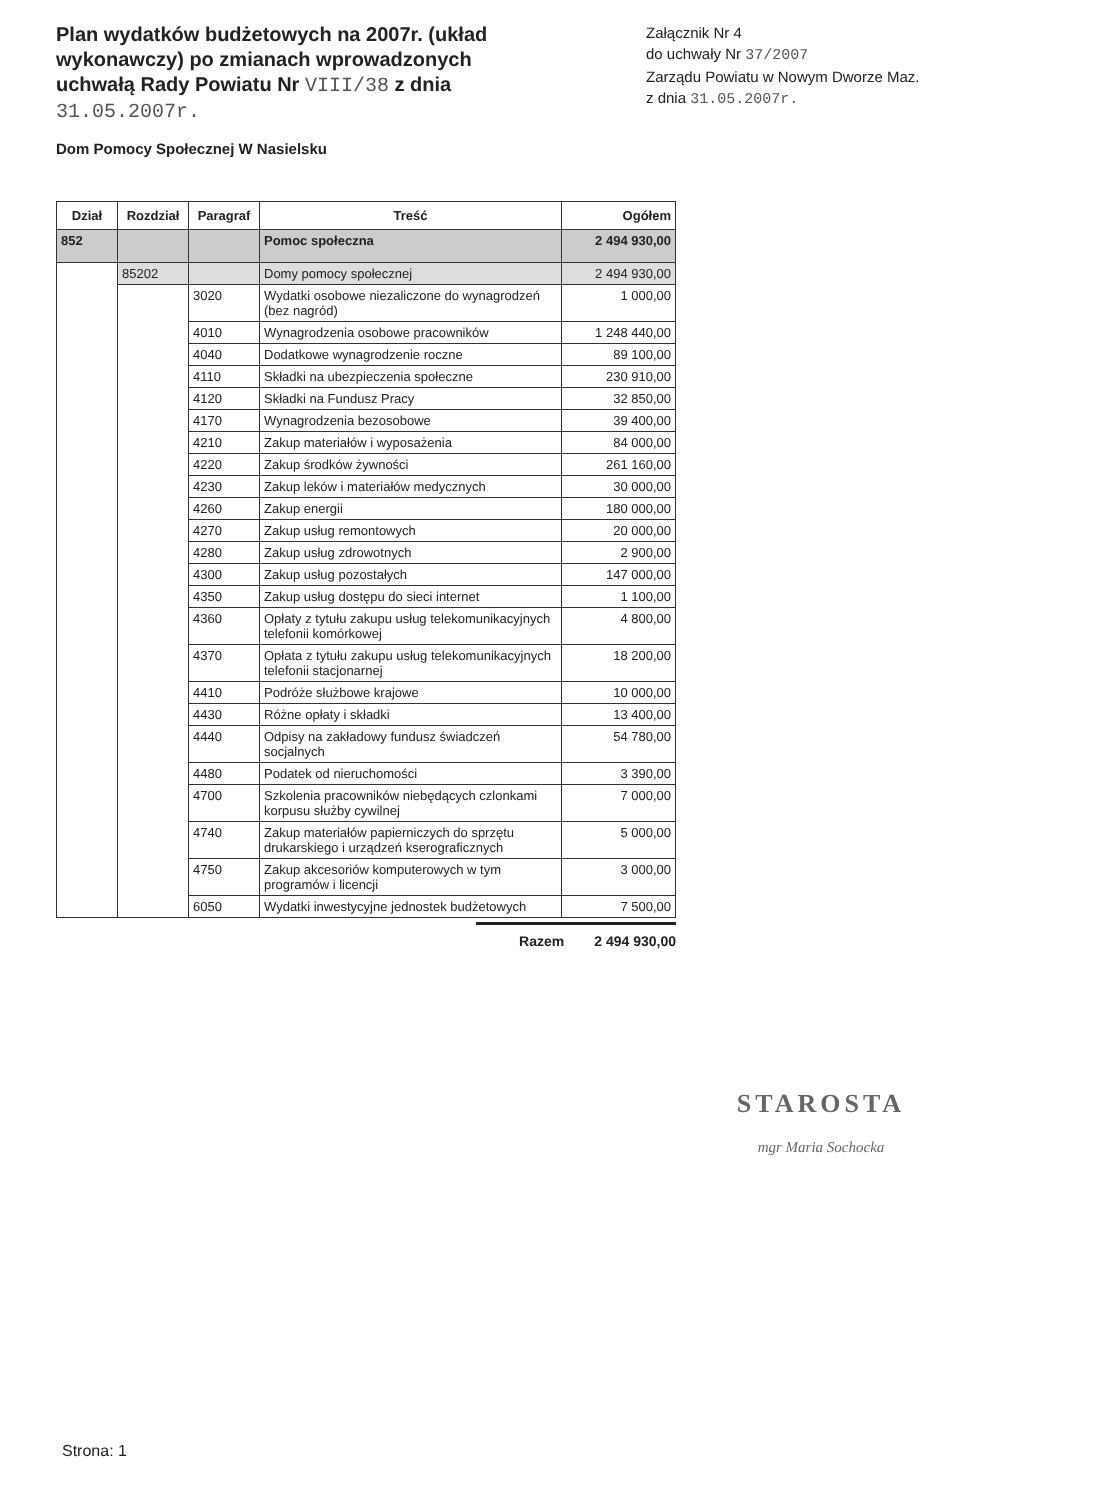Plan wydatków budżetowych na 2007r. (układ wykonawczy) po zmianach wprowadzonych uchwałą Rady Powiatu Nr VIII/38 z dnia 31.05.2007r.
Załącznik Nr 4
do uchwały Nr 37/2007
Zarządu Powiatu w Nowym Dworze Maz.
z dnia 31.05.2007r.
Dom Pomocy Społecznej W Nasielsku
| Dział | Rozdział | Paragraf | Treść | Ogółem |
| --- | --- | --- | --- | --- |
| 852 | | | Pomoc społeczna | 2 494 930,00 |
| | 85202 | | Domy pomocy społecznej | 2 494 930,00 |
| | | 3020 | Wydatki osobowe niezaliczone do wynagrodzeń (bez nagród) | 1 000,00 |
| | | 4010 | Wynagrodzenia osobowe pracowników | 1 248 440,00 |
| | | 4040 | Dodatkowe wynagrodzenie roczne | 89 100,00 |
| | | 4110 | Składki na ubezpieczenia społeczne | 230 910,00 |
| | | 4120 | Składki na Fundusz Pracy | 32 850,00 |
| | | 4170 | Wynagrodzenia bezosobowe | 39 400,00 |
| | | 4210 | Zakup materiałów i wyposażenia | 84 000,00 |
| | | 4220 | Zakup środków żywności | 261 160,00 |
| | | 4230 | Zakup leków i materiałów medycznych | 30 000,00 |
| | | 4260 | Zakup energii | 180 000,00 |
| | | 4270 | Zakup usług remontowych | 20 000,00 |
| | | 4280 | Zakup usług zdrowotnych | 2 900,00 |
| | | 4300 | Zakup usług pozostałych | 147 000,00 |
| | | 4350 | Zakup usług dostępu do sieci internet | 1 100,00 |
| | | 4360 | Opłaty z tytułu zakupu usług telekomunikacyjnych telefonii komórkowej | 4 800,00 |
| | | 4370 | Opłata z tytułu zakupu usług telekomunikacyjnych telefonii stacjonarnej | 18 200,00 |
| | | 4410 | Podróże służbowe krajowe | 10 000,00 |
| | | 4430 | Różne opłaty i składki | 13 400,00 |
| | | 4440 | Odpisy na zakładowy fundusz świadczeń socjalnych | 54 780,00 |
| | | 4480 | Podatek od nieruchomości | 3 390,00 |
| | | 4700 | Szkolenia pracowników niebędących czlonkami korpusu służby cywilnej | 7 000,00 |
| | | 4740 | Zakup materiałów papierniczych do sprzętu drukarskiego i urządzeń kserograficznych | 5 000,00 |
| | | 4750 | Zakup akcesoriów komputerowych w tym programów i licencji | 3 000,00 |
| | | 6050 | Wydatki inwestycyjne jednostek budżetowych | 7 500,00 |
Razem 2 494 930,00
STAROSTA
mgr Maria Sochocka
Strona: 1